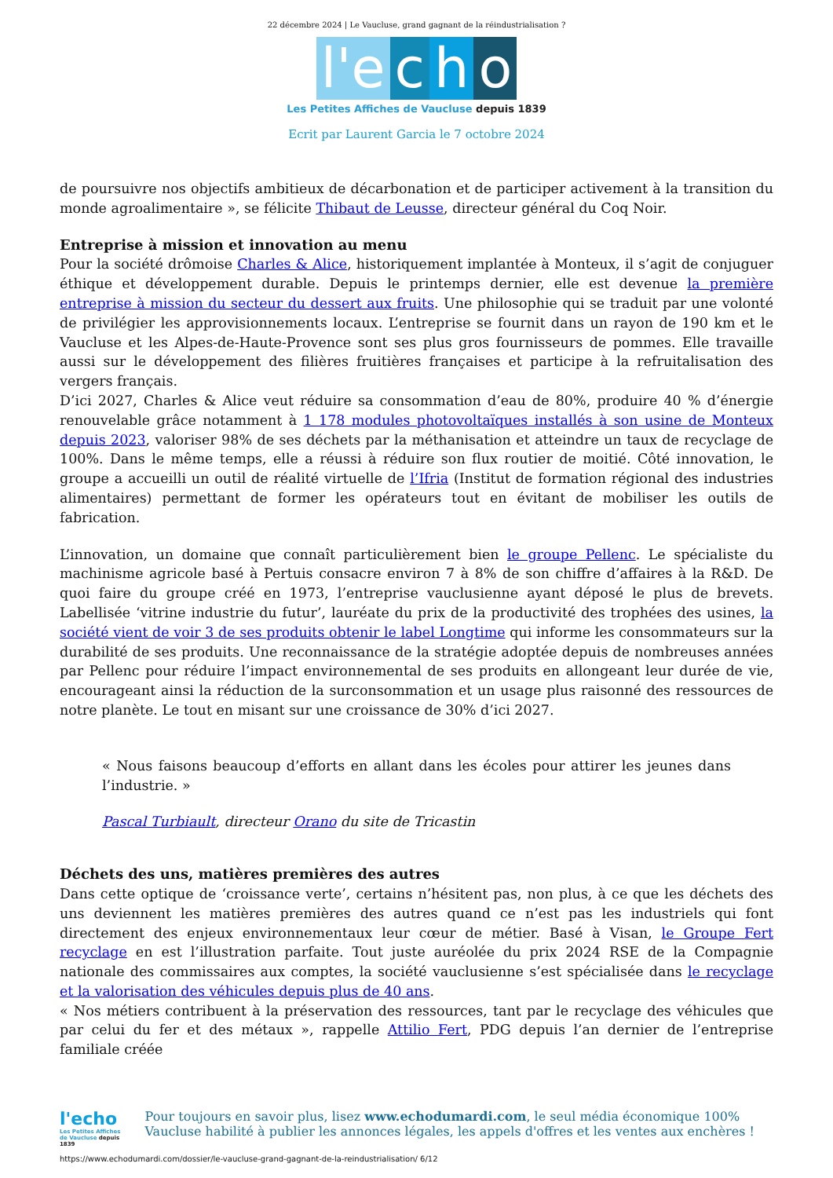22 décembre 2024 | Le Vaucluse, grand gagnant de la réindustrialisation ?
l'e c h o
Les Petites Affiches de Vaucluse depuis 1839
Ecrit par Laurent Garcia le 7 octobre 2024
de poursuivre nos objectifs ambitieux de décarbonation et de participer activement à la transition du monde agroalimentaire », se félicite Thibaut de Leusse, directeur général du Coq Noir.
Entreprise à mission et innovation au menu
Pour la société drômoise Charles & Alice, historiquement implantée à Monteux, il s’agit de conjuguer éthique et développement durable. Depuis le printemps dernier, elle est devenue la première entreprise à mission du secteur du dessert aux fruits. Une philosophie qui se traduit par une volonté de privilégier les approvisionnements locaux. L’entreprise se fournit dans un rayon de 190 km et le Vaucluse et les Alpes-de-Haute-Provence sont ses plus gros fournisseurs de pommes. Elle travaille aussi sur le développement des filières fruitières françaises et participe à la refruitalisation des vergers français.
D’ici 2027, Charles & Alice veut réduire sa consommation d’eau de 80%, produire 40 % d’énergie renouvelable grâce notamment à 1 178 modules photovoltaïques installés à son usine de Monteux depuis 2023, valoriser 98% de ses déchets par la méthanisation et atteindre un taux de recyclage de 100%. Dans le même temps, elle a réussi à réduire son flux routier de moitié. Côté innovation, le groupe a accueilli un outil de réalité virtuelle de l’Ifria (Institut de formation régional des industries alimentaires) permettant de former les opérateurs tout en évitant de mobiliser les outils de fabrication.
L’innovation, un domaine que connaît particulièrement bien le groupe Pellenc. Le spécialiste du machinisme agricole basé à Pertuis consacre environ 7 à 8% de son chiffre d’affaires à la R&D. De quoi faire du groupe créé en 1973, l’entreprise vauclusienne ayant déposé le plus de brevets. Labellisée ‘vitrine industrie du futur’, lauréate du prix de la productivité des trophées des usines, la société vient de voir 3 de ses produits obtenir le label Longtime qui informe les consommateurs sur la durabilité de ses produits. Une reconnaissance de la stratégie adoptée depuis de nombreuses années par Pellenc pour réduire l’impact environnemental de ses produits en allongeant leur durée de vie, encourageant ainsi la réduction de la surconsommation et un usage plus raisonné des ressources de notre planète. Le tout en misant sur une croissance de 30% d’ici 2027.
« Nous faisons beaucoup d’efforts en allant dans les écoles pour attirer les jeunes dans l’industrie. »
Pascal Turbiault, directeur Orano du site de Tricastin
Déchets des uns, matières premières des autres
Dans cette optique de ‘croissance verte’, certains n’hésitent pas, non plus, à ce que les déchets des uns deviennent les matières premières des autres quand ce n’est pas les industriels qui font directement des enjeux environnementaux leur cœur de métier. Basé à Visan, le Groupe Fert recyclage en est l’illustration parfaite. Tout juste auréolée du prix 2024 RSE de la Compagnie nationale des commissaires aux comptes, la société vauclusienne s’est spécialisée dans le recyclage et la valorisation des véhicules depuis plus de 40 ans.
« Nos métiers contribuent à la préservation des ressources, tant par le recyclage des véhicules que par celui du fer et des métaux », rappelle Attilio Fert, PDG depuis l’an dernier de l’entreprise familiale créée
l'echo
Les Petites Affiches de Vaucluse depuis 1839
Pour toujours en savoir plus, lisez www.echodumardi.com, le seul média économique 100% Vaucluse habilité à publier les annonces légales, les appels d'offres et les ventes aux enchères !
https://www.echodumardi.com/dossier/le-vaucluse-grand-gagnant-de-la-reindustrialisation/ 6/12